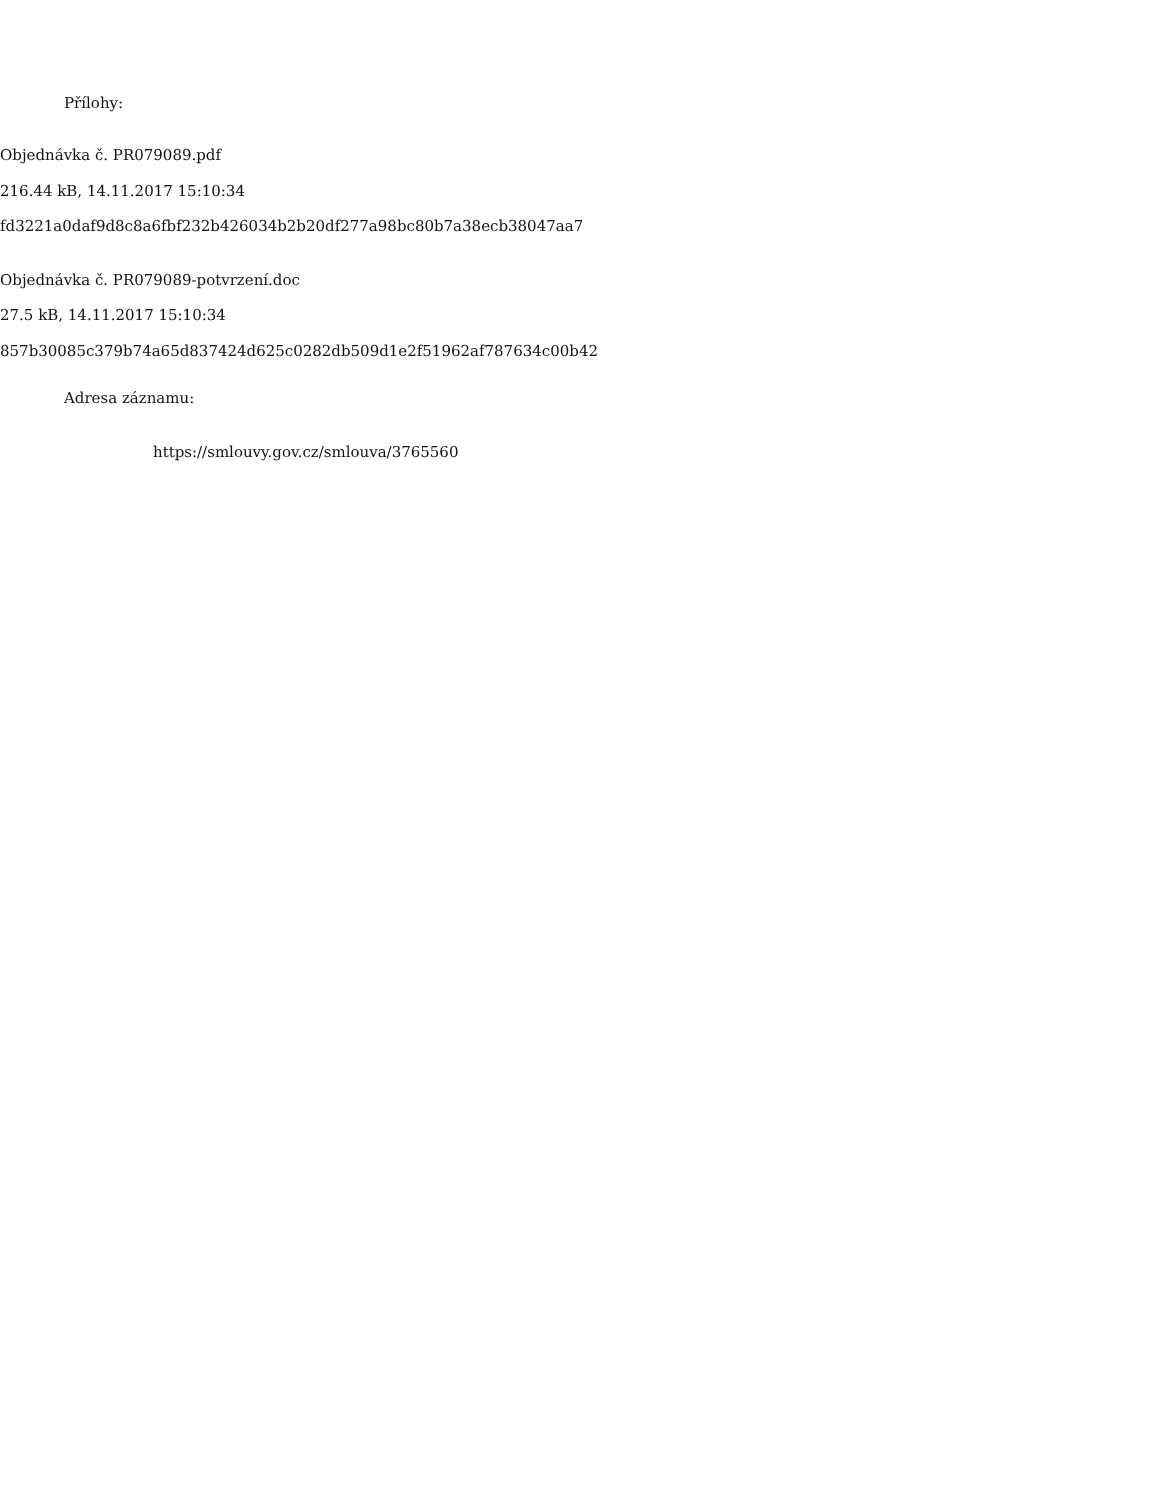Přílohy:
Objednávka č. PR079089.pdf
216.44 kB, 14.11.2017 15:10:34
fd3221a0daf9d8c8a6fbf232b426034b2b20df277a98bc80b7a38ecb38047aa7
Objednávka č. PR079089-potvrzení.doc
27.5 kB, 14.11.2017 15:10:34
857b30085c379b74a65d837424d625c0282db509d1e2f51962af787634c00b42
Adresa záznamu:
https://smlouvy.gov.cz/smlouva/3765560